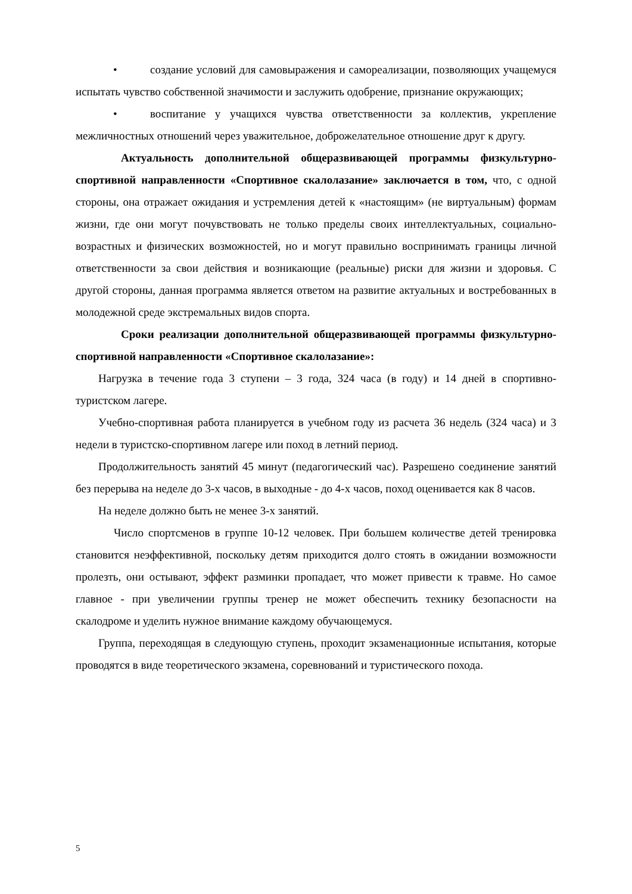• создание условий для самовыражения и самореализации, позволяющих учащемуся испытать чувство собственной значимости и заслужить одобрение, признание окружающих;
• воспитание у учащихся чувства ответственности за коллектив, укрепление межличностных отношений через уважительное, доброжелательное отношение друг к другу.
Актуальность дополнительной общеразвивающей программы физкультурно-спортивной направленности «Спортивное скалолазание» заключается в том, что, с одной стороны, она отражает ожидания и устремления детей к «настоящим» (не виртуальным) формам жизни, где они могут почувствовать не только пределы своих интеллектуальных, социально-возрастных и физических возможностей, но и могут правильно воспринимать границы личной ответственности за свои действия и возникающие (реальные) риски для жизни и здоровья. С другой стороны, данная программа является ответом на развитие актуальных и востребованных в молодежной среде экстремальных видов спорта.
Сроки реализации дополнительной общеразвивающей программы физкультурно-спортивной направленности «Спортивное скалолазание»:
Нагрузка в течение года 3 ступени – 3 года, 324 часа (в году) и 14 дней в спортивно-туристском лагере.
Учебно-спортивная работа планируется в учебном году из расчета 36 недель (324 часа) и 3 недели в туристско-спортивном лагере или поход в летний период.
Продолжительность занятий 45 минут (педагогический час). Разрешено соединение занятий без перерыва на неделе до 3-х часов, в выходные - до 4-х часов, поход оценивается как 8 часов.
На неделе должно быть не менее 3-х занятий.
Число спортсменов в группе 10-12 человек. При большем количестве детей тренировка становится неэффективной, поскольку детям приходится долго стоять в ожидании возможности пролезть, они остывают, эффект разминки пропадает, что может привести к травме. Но самое главное - при увеличении группы тренер не может обеспечить технику безопасности на скалодроме и уделить нужное внимание каждому обучающемуся.
Группа, переходящая в следующую ступень, проходит экзаменационные испытания, которые проводятся в виде теоретического экзамена, соревнований и туристического похода.
5